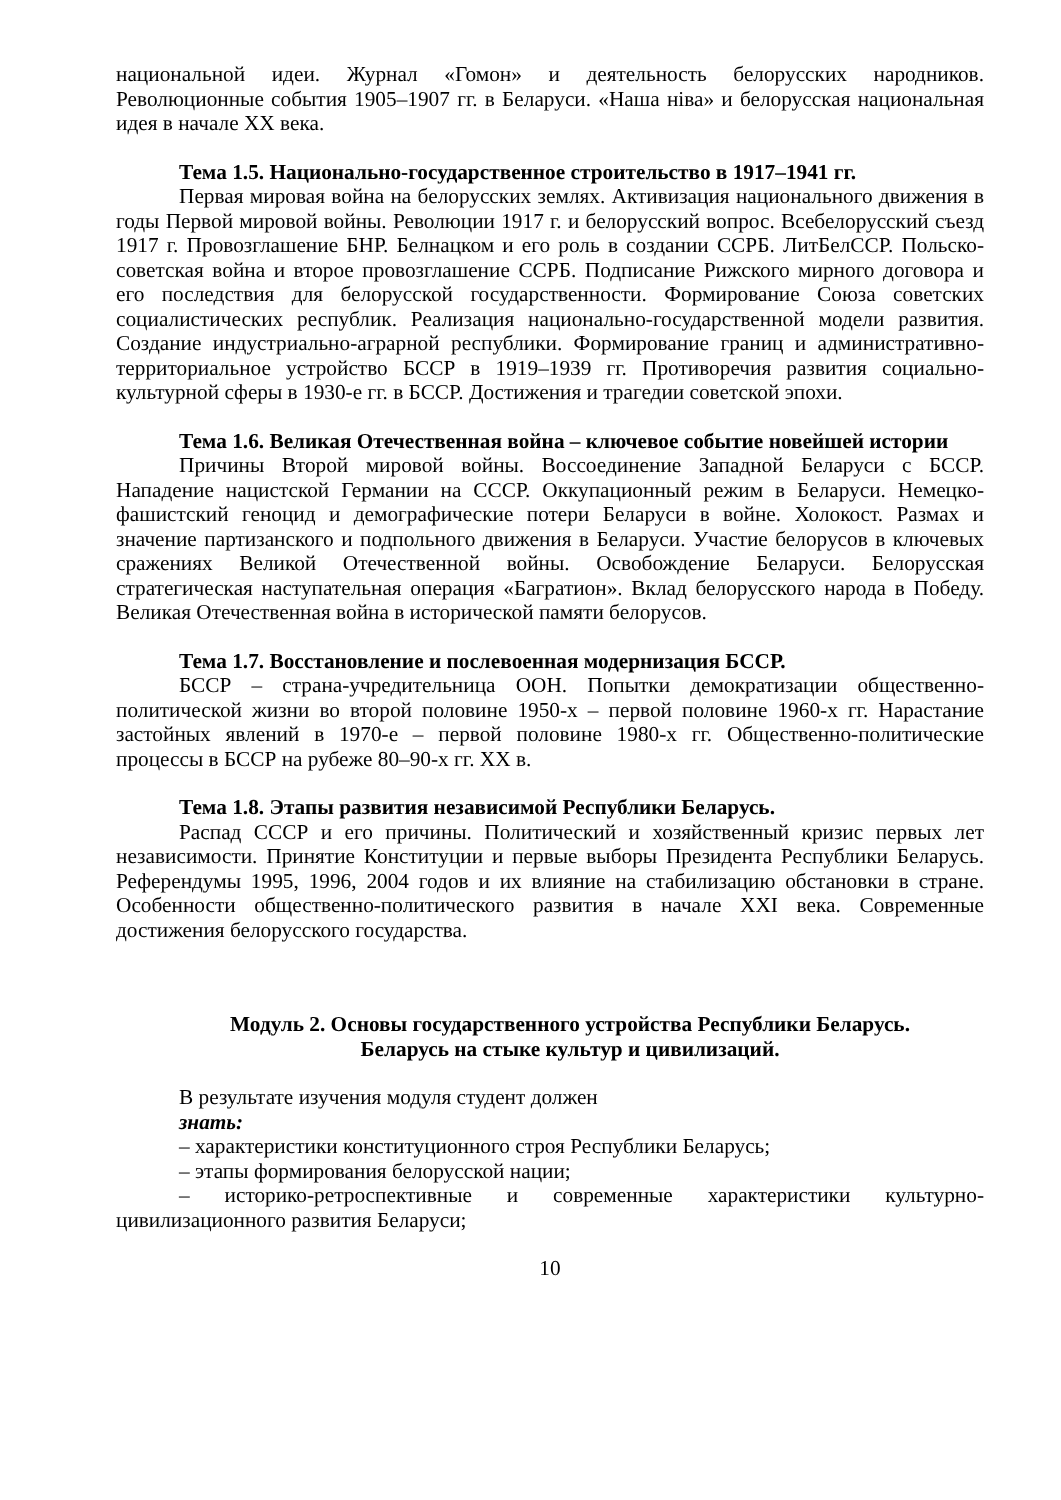национальной идеи. Журнал «Гомон» и деятельность белорусских народников. Революционные события 1905–1907 гг. в Беларуси. «Наша ніва» и белорусская национальная идея в начале XX века.
Тема 1.5. Национально-государственное строительство в 1917–1941 гг.
Первая мировая война на белорусских землях. Активизация национального движения в годы Первой мировой войны. Революции 1917 г. и белорусский вопрос. Всебелорусский съезд 1917 г. Провозглашение БНР. Белнацком и его роль в создании ССРБ. ЛитБелССР. Польско-советская война и второе провозглашение ССРБ. Подписание Рижского мирного договора и его последствия для белорусской государственности. Формирование Союза советских социалистических республик. Реализация национально-государственной модели развития. Создание индустриально-аграрной республики. Формирование границ и административно-территориальное устройство БССР в 1919–1939 гг. Противоречия развития социально-культурной сферы в 1930-е гг. в БССР. Достижения и трагедии советской эпохи.
Тема 1.6. Великая Отечественная война – ключевое событие новейшей истории
Причины Второй мировой войны. Воссоединение Западной Беларуси с БССР. Нападение нацистской Германии на СССР. Оккупационный режим в Беларуси. Немецко-фашистский геноцид и демографические потери Беларуси в войне. Холокост. Размах и значение партизанского и подпольного движения в Беларуси. Участие белорусов в ключевых сражениях Великой Отечественной войны. Освобождение Беларуси. Белорусская стратегическая наступательная операция «Багратион». Вклад белорусского народа в Победу. Великая Отечественная война в исторической памяти белорусов.
Тема 1.7. Восстановление и послевоенная модернизация БССР.
БССР – страна-учредительница ООН. Попытки демократизации общественно-политической жизни во второй половине 1950-х – первой половине 1960-х гг. Нарастание застойных явлений в 1970-е – первой половине 1980-х гг. Общественно-политические процессы в БССР на рубеже 80–90-х гг. XX в.
Тема 1.8. Этапы развития независимой Республики Беларусь.
Распад СССР и его причины. Политический и хозяйственный кризис первых лет независимости. Принятие Конституции и первые выборы Президента Республики Беларусь. Референдумы 1995, 1996, 2004 годов и их влияние на стабилизацию обстановки в стране. Особенности общественно-политического развития в начале XXI века. Современные достижения белорусского государства.
Модуль 2. Основы государственного устройства Республики Беларусь.
Беларусь на стыке культур и цивилизаций.
В результате изучения модуля студент должен
знать:
– характеристики конституционного строя Республики Беларусь;
– этапы формирования белорусской нации;
– историко-ретроспективные и современные характеристики культурно-цивилизационного развития Беларуси;
10